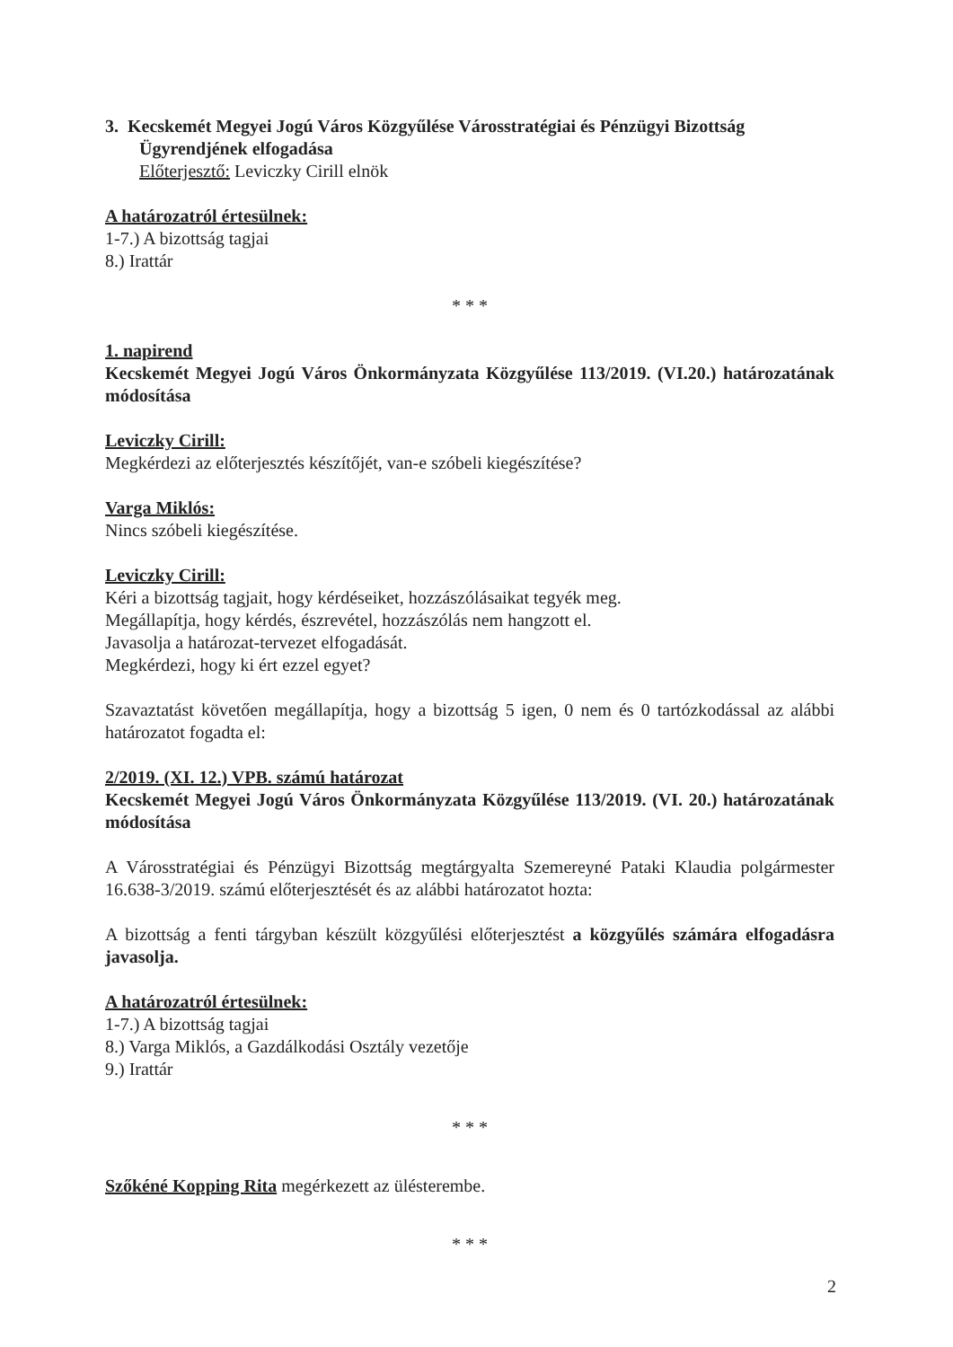3. Kecskemét Megyei Jogú Város Közgyűlése Városstratégiai és Pénzügyi Bizottság
Ügyrendjének elfogadása
Előterjesztő: Leviczky Cirill elnök
A határozatról értesülnek:
1-7.) A bizottság tagjai
8.) Irattár
* * *
1. napirend
Kecskemét Megyei Jogú Város Önkormányzata Közgyűlése 113/2019. (VI.20.) határozatának módosítása
Leviczky Cirill:
Megkérdezi az előterjesztés készítőjét, van-e szóbeli kiegészítése?
Varga Miklós:
Nincs szóbeli kiegészítése.
Leviczky Cirill:
Kéri a bizottság tagjait, hogy kérdéseiket, hozzászólásaikat tegyék meg.
Megállapítja, hogy kérdés, észrevétel, hozzászólás nem hangzott el.
Javasolja a határozat-tervezet elfogadását.
Megkérdezi, hogy ki ért ezzel egyet?
Szavaztatást követően megállapítja, hogy a bizottság 5 igen, 0 nem és 0 tartózkodással az alábbi határozatot fogadta el:
2/2019. (XI. 12.) VPB. számú határozat
Kecskemét Megyei Jogú Város Önkormányzata Közgyűlése 113/2019. (VI. 20.) határozatának módosítása
A Városstratégiai és Pénzügyi Bizottság megtárgyalta Szemereyné Pataki Klaudia polgármester 16.638-3/2019. számú előterjesztését és az alábbi határozatot hozta:
A bizottság a fenti tárgyban készült közgyűlési előterjesztést a közgyűlés számára elfogadásra javasolja.
A határozatról értesülnek:
1-7.) A bizottság tagjai
8.) Varga Miklós, a Gazdálkodási Osztály vezetője
9.) Irattár
* * *
Szőkéné Kopping Rita megérkezett az ülésterembe.
* * *
2